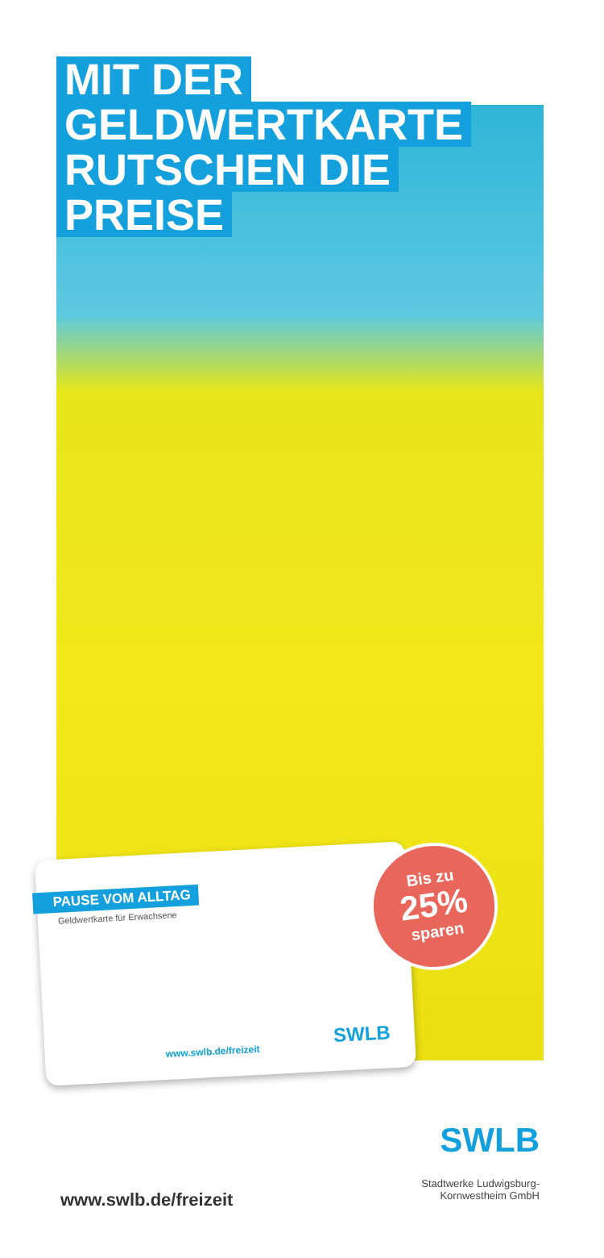MIT DER
GELDWERTKARTE
RUTSCHEN DIE
PREISE
PAUSE VOM ALLTAG
Geldwertkarte für Erwachsene
www.swlb.de/freizeit SWLB
Bis zu
25%
sparen
SWLB
Stadtwerke Ludwigsburg-
Kornwestheim GmbH
www.swlb.de/freizeit